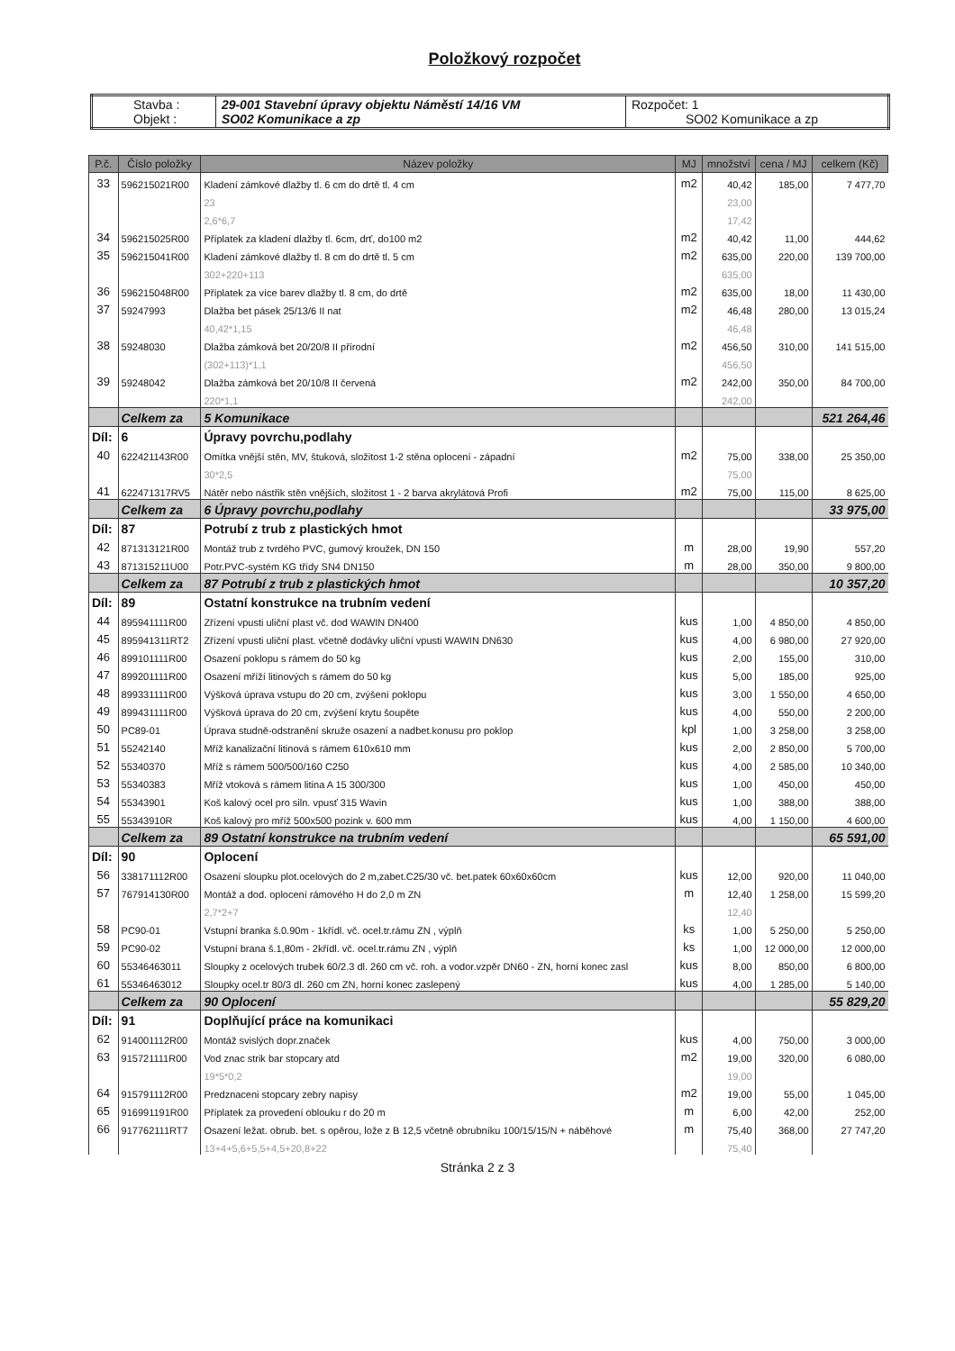Položkový rozpočet
| Stavba : Objekt : | 29-001 Stavební úpravy objektu Náměstí 14/16 VM SO02 Komunikace a zp | Rozpočet: 1 SO02 Komunikace a zp |
| P.č. | Číslo položky | Název položky | MJ | množství | cena / MJ | celkem (Kč) |
| --- | --- | --- | --- | --- | --- | --- |
| 33 | 596215021R00 | Kladení zámkové dlažby tl. 6 cm do drtě tl. 4 cm | m2 | 40,42 | 185,00 | 7 477,70 |
| | | 23 | | 23,00 | | |
| | | 2,6*6,7 | | 17,42 | | |
| 34 | 596215025R00 | Příplatek za kladení dlažby tl. 6cm, drť, do100 m2 | m2 | 40,42 | 11,00 | 444,62 |
| 35 | 596215041R00 | Kladení zámkové dlažby tl. 8 cm do drtě tl. 5 cm | m2 | 635,00 | 220,00 | 139 700,00 |
| | | 302+220+113 | | 635,00 | | |
| 36 | 596215048R00 | Příplatek za více barev dlažby tl. 8 cm, do drtě | m2 | 635,00 | 18,00 | 11 430,00 |
| 37 | 59247993 | Dlažba bet pásek 25/13/6 II nat | m2 | 46,48 | 280,00 | 13 015,24 |
| | | 40,42*1,15 | | 46,48 | | |
| 38 | 59248030 | Dlažba zámková bet 20/20/8 II přírodní | m2 | 456,50 | 310,00 | 141 515,00 |
| | | (302+113)*1,1 | | 456,50 | | |
| 39 | 59248042 | Dlažba zámková bet 20/10/8 II červená | m2 | 242,00 | 350,00 | 84 700,00 |
| | | 220*1,1 | | 242,00 | | |
| | Celkem za | 5 Komunikace | | | | 521 264,46 |
| Díl: | 6 | Úpravy povrchu,podlahy | | | | |
| 40 | 622421143R00 | Omítka vnější stěn, MV, štuková, složitost 1-2 stěna oplocení - západní | m2 | 75,00 | 338,00 | 25 350,00 |
| | | 30*2,5 | | 75,00 | | |
| 41 | 622471317RV5 | Nátěr nebo nástřik stěn vnějších, složitost 1 - 2 barva akrylátová Profi | m2 | 75,00 | 115,00 | 8 625,00 |
| | Celkem za | 6 Úpravy povrchu,podlahy | | | | 33 975,00 |
| Díl: | 87 | Potrubí z trub z plastických hmot | | | | |
| 42 | 871313121R00 | Montáž trub z tvrdého PVC, gumový kroužek, DN 150 | m | 28,00 | 19,90 | 557,20 |
| 43 | 871315211U00 | Potr.PVC-systém KG třídy SN4 DN150 | m | 28,00 | 350,00 | 9 800,00 |
| | Celkem za | 87 Potrubí z trub z plastických hmot | | | | 10 357,20 |
| Díl: | 89 | Ostatní konstrukce na trubním vedení | | | | |
| 44 | 895941111R00 | Zřízení vpusti uliční plast vč. dod WAWIN DN400 | kus | 1,00 | 4 850,00 | 4 850,00 |
| 45 | 895941311RT2 | Zřízení vpusti uliční plast. včetně dodávky uliční vpusti WAWIN DN630 | kus | 4,00 | 6 980,00 | 27 920,00 |
| 46 | 899101111R00 | Osazení poklopu s rámem do 50 kg | kus | 2,00 | 155,00 | 310,00 |
| 47 | 899201111R00 | Osazení mříží litinových s rámem do 50 kg | kus | 5,00 | 185,00 | 925,00 |
| 48 | 899331111R00 | Výšková úprava vstupu do 20 cm, zvýšení poklopu | kus | 3,00 | 1 550,00 | 4 650,00 |
| 49 | 899431111R00 | Výšková úprava do 20 cm, zvýšení krytu šoupěte | kus | 4,00 | 550,00 | 2 200,00 |
| 50 | PC89-01 | Úprava studně-odstranění skruže osazení a nadbet.konusu pro poklop | kpl | 1,00 | 3 258,00 | 3 258,00 |
| 51 | 55242140 | Mříž kanalizační litinová s rámem 610x610 mm | kus | 2,00 | 2 850,00 | 5 700,00 |
| 52 | 55340370 | Mříž s rámem 500/500/160 C250 | kus | 4,00 | 2 585,00 | 10 340,00 |
| 53 | 55340383 | Mříž vtoková s rámem litina A 15 300/300 | kus | 1,00 | 450,00 | 450,00 |
| 54 | 55343901 | Koš kalový ocel pro siln. vpusť 315 Wavin | kus | 1,00 | 388,00 | 388,00 |
| 55 | 55343910R | Koš kalový pro mříž 500x500 pozink v. 600 mm | kus | 4,00 | 1 150,00 | 4 600,00 |
| | Celkem za | 89 Ostatní konstrukce na trubním vedení | | | | 65 591,00 |
| Díl: | 90 | Oplocení | | | | |
| 56 | 338171112R00 | Osazení sloupku plot.ocelových do 2 m,zabet.C25/30 vč. bet.patek 60x60x60cm | kus | 12,00 | 920,00 | 11 040,00 |
| 57 | 767914130R00 | Montáž a dod. oplocení rámového H do 2,0 m ZN | m | 12,40 | 1 258,00 | 15 599,20 |
| | | 2,7*2+7 | | 12,40 | | |
| 58 | PC90-01 | Vstupní branka š.0.90m - 1křídl. vč. ocel.tr.rámu ZN , výplň | ks | 1,00 | 5 250,00 | 5 250,00 |
| 59 | PC90-02 | Vstupní brana š.1,80m - 2křídl. vč. ocel.tr.rámu ZN , výplň | ks | 1,00 | 12 000,00 | 12 000,00 |
| 60 | 55346463011 | Sloupky z ocelových trubek 60/2.3 dl. 260 cm vč. roh. a vodor.vzpěr DN60 - ZN, horní konec zasl | kus | 8,00 | 850,00 | 6 800,00 |
| 61 | 55346463012 | Sloupky ocel.tr 80/3 dl. 260 cm ZN, horní konec zaslepený | kus | 4,00 | 1 285,00 | 5 140,00 |
| | Celkem za | 90 Oplocení | | | | 55 829,20 |
| Díl: | 91 | Doplňující práce na komunikaci | | | | |
| 62 | 914001112R00 | Montáž svislých dopr.značek | kus | 4,00 | 750,00 | 3 000,00 |
| 63 | 915721111R00 | Vod znac strik bar stopcary atd | m2 | 19,00 | 320,00 | 6 080,00 |
| | | 19*5*0,2 | | 19,00 | | |
| 64 | 915791112R00 | Predznaceni stopcary zebry napisy | m2 | 19,00 | 55,00 | 1 045,00 |
| 65 | 916991191R00 | Příplatek za provedení oblouku r do 20 m | m | 6,00 | 42,00 | 252,00 |
| 66 | 917762111RT7 | Osazení ležat. obrub. bet. s opěrou, lože z B 12,5 včetně obrubníku 100/15/15/N + náběhové | m | 75,40 | 368,00 | 27 747,20 |
| | | 13+4+5,6+5,5+4,5+20,8+22 | | 75,40 | | |
Stránka 2 z 3